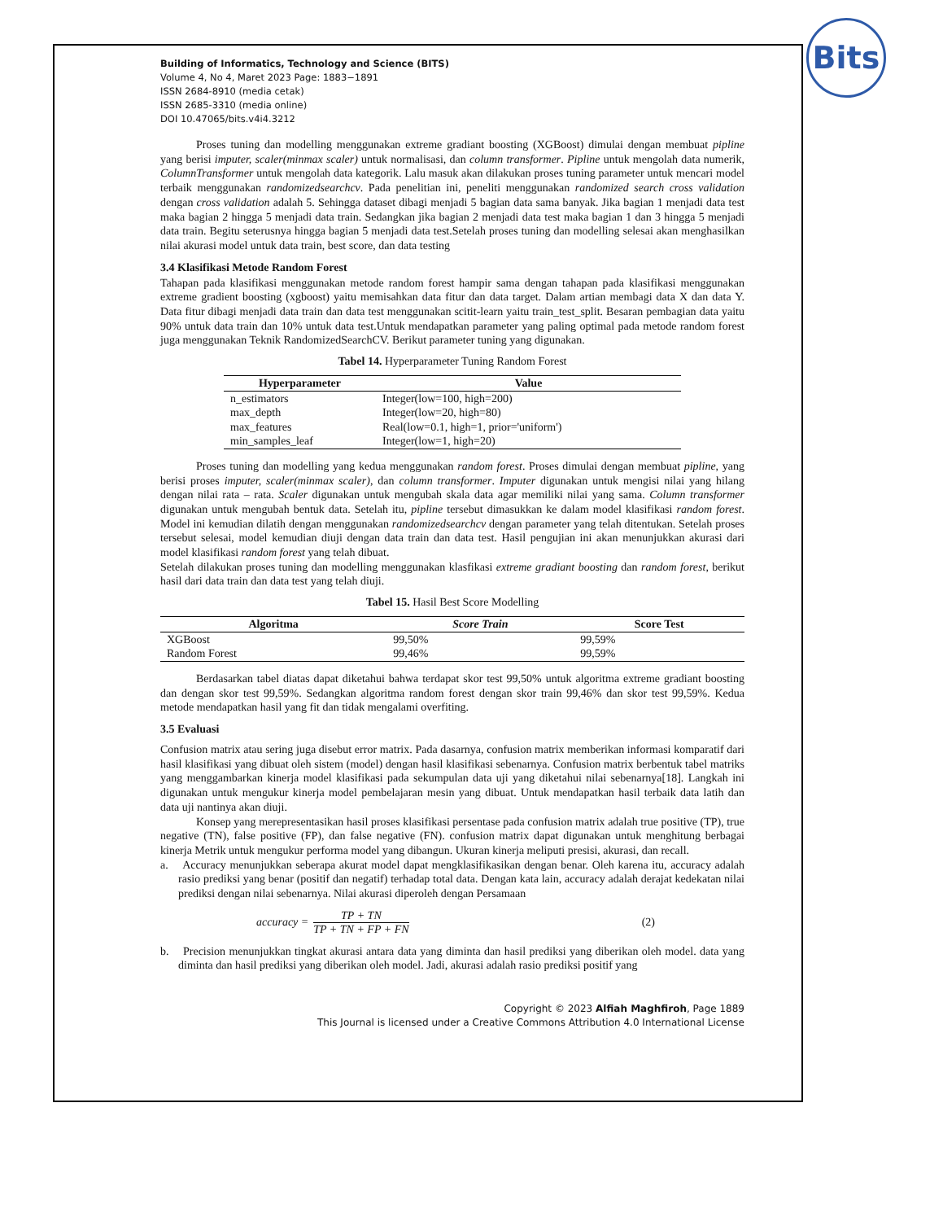Bits
Building of Informatics, Technology and Science (BITS)
Volume 4, No 4, Maret 2023 Page: 1883−1891
ISSN 2684-8910 (media cetak)
ISSN 2685-3310 (media online)
DOI 10.47065/bits.v4i4.3212
Proses tuning dan modelling menggunakan extreme gradiant boosting (XGBoost) dimulai dengan membuat pipline yang berisi imputer, scaler(minmax scaler) untuk normalisasi, dan column transformer. Pipline untuk mengolah data numerik, ColumnTransformer untuk mengolah data kategorik. Lalu masuk akan dilakukan proses tuning parameter untuk mencari model terbaik menggunakan randomizedsearchcv. Pada penelitian ini, peneliti menggunakan randomized search cross validation dengan cross validation adalah 5. Sehingga dataset dibagi menjadi 5 bagian data sama banyak. Jika bagian 1 menjadi data test maka bagian 2 hingga 5 menjadi data train. Sedangkan jika bagian 2 menjadi data test maka bagian 1 dan 3 hingga 5 menjadi data train. Begitu seterusnya hingga bagian 5 menjadi data test.Setelah proses tuning dan modelling selesai akan menghasilkan nilai akurasi model untuk data train, best score, dan data testing
3.4 Klasifikasi Metode Random Forest
Tahapan pada klasifikasi menggunakan metode random forest hampir sama dengan tahapan pada klasifikasi menggunakan extreme gradient boosting (xgboost) yaitu memisahkan data fitur dan data target. Dalam artian membagi data X dan data Y. Data fitur dibagi menjadi data train dan data test menggunakan scitit-learn yaitu train_test_split. Besaran pembagian data yaitu 90% untuk data train dan 10% untuk data test.Untuk mendapatkan parameter yang paling optimal pada metode random forest juga menggunakan Teknik RandomizedSearchCV. Berikut parameter tuning yang digunakan.
Tabel 14. Hyperparameter Tuning Random Forest
| Hyperparameter | Value |
| --- | --- |
| n_estimators | Integer(low=100, high=200) |
| max_depth | Integer(low=20, high=80) |
| max_features | Real(low=0.1, high=1, prior='uniform') |
| min_samples_leaf | Integer(low=1, high=20) |
Proses tuning dan modelling yang kedua menggunakan random forest. Proses dimulai dengan membuat pipline, yang berisi proses imputer, scaler(minmax scaler), dan column transformer. Imputer digunakan untuk mengisi nilai yang hilang dengan nilai rata – rata. Scaler digunakan untuk mengubah skala data agar memiliki nilai yang sama. Column transformer digunakan untuk mengubah bentuk data. Setelah itu, pipline tersebut dimasukkan ke dalam model klasifikasi random forest. Model ini kemudian dilatih dengan menggunakan randomizedsearchcv dengan parameter yang telah ditentukan. Setelah proses tersebut selesai, model kemudian diuji dengan data train dan data test. Hasil pengujian ini akan menunjukkan akurasi dari model klasifikasi random forest yang telah dibuat.
Setelah dilakukan proses tuning dan modelling menggunakan klasfikasi extreme gradiant boosting dan random forest, berikut hasil dari data train dan data test yang telah diuji.
Tabel 15. Hasil Best Score Modelling
| Algoritma | Score Train | Score Test |
| --- | --- | --- |
| XGBoost | 99,50% | 99,59% |
| Random Forest | 99,46% | 99,59% |
Berdasarkan tabel diatas dapat diketahui bahwa terdapat skor test 99,50% untuk algoritma extreme gradiant boosting dan dengan skor test 99,59%. Sedangkan algoritma random forest dengan skor train 99,46% dan skor test 99,59%. Kedua metode mendapatkan hasil yang fit dan tidak mengalami overfiting.
3.5 Evaluasi
Confusion matrix atau sering juga disebut error matrix. Pada dasarnya, confusion matrix memberikan informasi komparatif dari hasil klasifikasi yang dibuat oleh sistem (model) dengan hasil klasifikasi sebenarnya. Confusion matrix berbentuk tabel matriks yang menggambarkan kinerja model klasifikasi pada sekumpulan data uji yang diketahui nilai sebenarnya[18]. Langkah ini digunakan untuk mengukur kinerja model pembelajaran mesin yang dibuat. Untuk mendapatkan hasil terbaik data latih dan data uji nantinya akan diuji.
Konsep yang merepresentasikan hasil proses klasifikasi persentase pada confusion matrix adalah true positive (TP), true negative (TN), false positive (FP), dan false negative (FN). confusion matrix dapat digunakan untuk menghitung berbagai kinerja Metrik untuk mengukur performa model yang dibangun. Ukuran kinerja meliputi presisi, akurasi, dan recall.
a. Accuracy menunjukkan seberapa akurat model dapat mengklasifikasikan dengan benar. Oleh karena itu, accuracy adalah rasio prediksi yang benar (positif dan negatif) terhadap total data. Dengan kata lain, accuracy adalah derajat kedekatan nilai prediksi dengan nilai sebenarnya. Nilai akurasi diperoleh dengan Persamaan
accuracy = TP + TN TP + TN + FP + FN (2)
b. Precision menunjukkan tingkat akurasi antara data yang diminta dan hasil prediksi yang diberikan oleh model. data yang diminta dan hasil prediksi yang diberikan oleh model. Jadi, akurasi adalah rasio prediksi positif yang
Copyright © 2023 Alfiah Maghfiroh, Page 1889
This Journal is licensed under a Creative Commons Attribution 4.0 International License